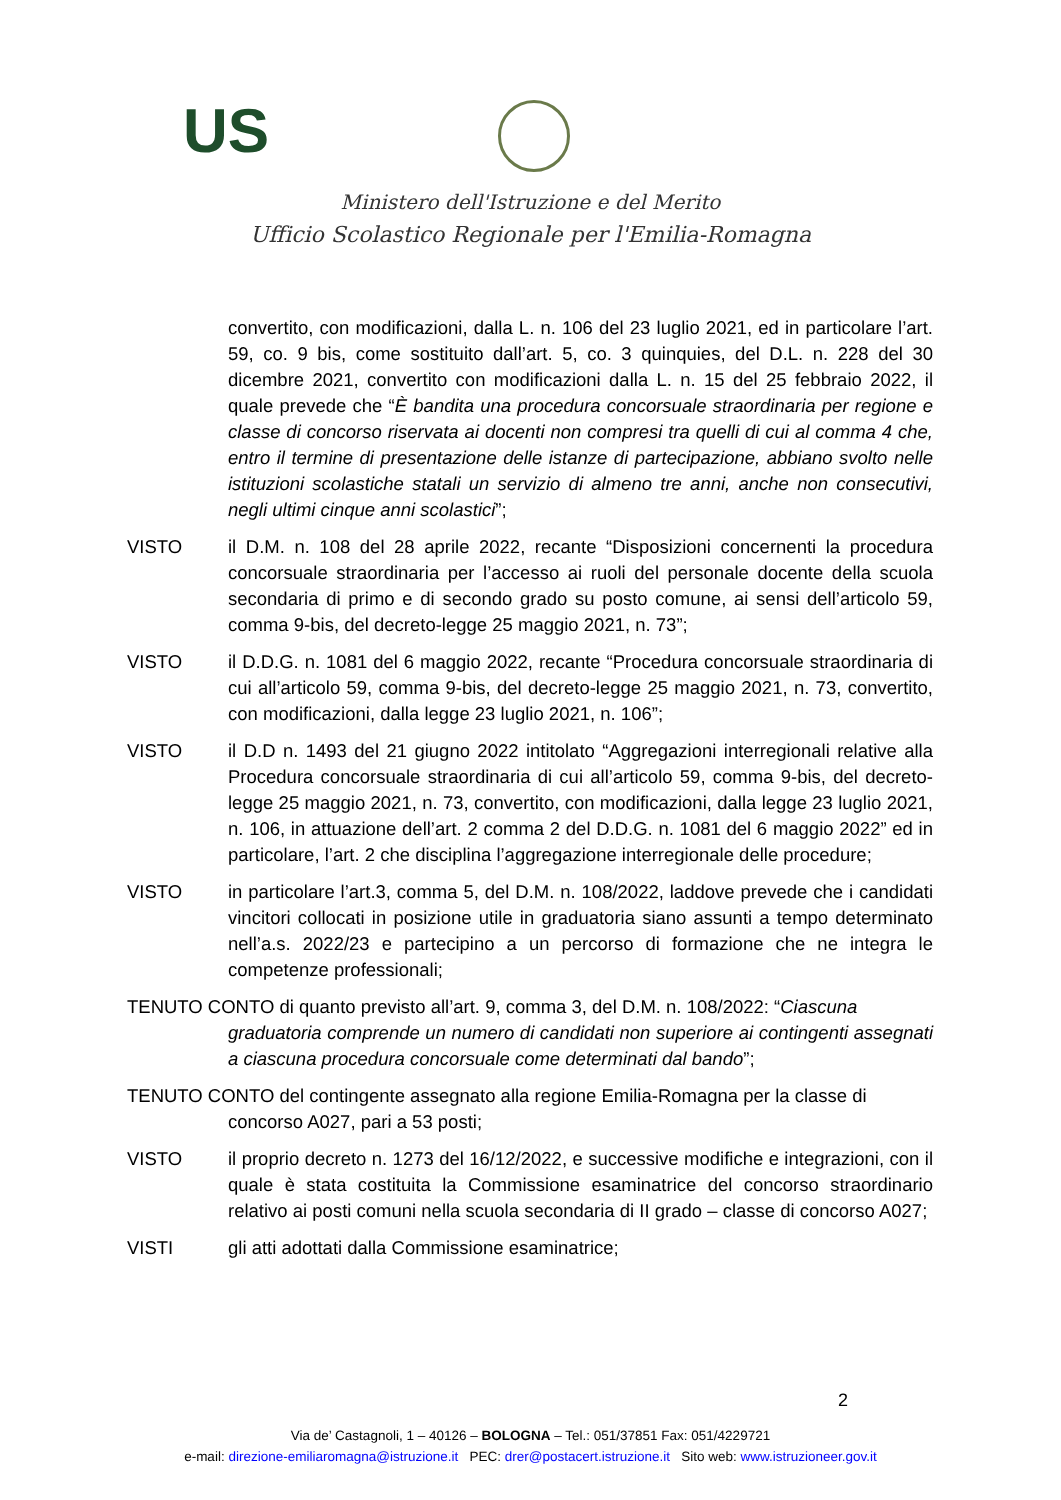US
Ministero dell'Istruzione e del Merito
Ufficio Scolastico Regionale per l'Emilia-Romagna
convertito, con modificazioni, dalla L. n. 106 del 23 luglio 2021, ed in particolare l’art. 59, co. 9 bis, come sostituito dall’art. 5, co. 3 quinquies, del D.L. n. 228 del 30 dicembre 2021, convertito con modificazioni dalla L. n. 15 del 25 febbraio 2022, il quale prevede che “È bandita una procedura concorsuale straordinaria per regione e classe di concorso riservata ai docenti non compresi tra quelli di cui al comma 4 che, entro il termine di presentazione delle istanze di partecipazione, abbiano svolto nelle istituzioni scolastiche statali un servizio di almeno tre anni, anche non consecutivi, negli ultimi cinque anni scolastici”;
VISTO il D.M. n. 108 del 28 aprile 2022, recante “Disposizioni concernenti la procedura concorsuale straordinaria per l’accesso ai ruoli del personale docente della scuola secondaria di primo e di secondo grado su posto comune, ai sensi dell’articolo 59, comma 9-bis, del decreto-legge 25 maggio 2021, n. 73”;
VISTO il D.D.G. n. 1081 del 6 maggio 2022, recante “Procedura concorsuale straordinaria di cui all’articolo 59, comma 9-bis, del decreto-legge 25 maggio 2021, n. 73, convertito, con modificazioni, dalla legge 23 luglio 2021, n. 106”;
VISTO il D.D n. 1493 del 21 giugno 2022 intitolato “Aggregazioni interregionali relative alla Procedura concorsuale straordinaria di cui all’articolo 59, comma 9-bis, del decreto-legge 25 maggio 2021, n. 73, convertito, con modificazioni, dalla legge 23 luglio 2021, n. 106, in attuazione dell’art. 2 comma 2 del D.D.G. n. 1081 del 6 maggio 2022” ed in particolare, l’art. 2 che disciplina l’aggregazione interregionale delle procedure;
VISTO in particolare l’art.3, comma 5, del D.M. n. 108/2022, laddove prevede che i candidati vincitori collocati in posizione utile in graduatoria siano assunti a tempo determinato nell’a.s. 2022/23 e partecipino a un percorso di formazione che ne integra le competenze professionali;
TENUTO CONTO di quanto previsto all’art. 9, comma 3, del D.M. n. 108/2022: “Ciascuna
graduatoria comprende un numero di candidati non superiore ai contingenti assegnati a ciascuna procedura concorsuale come determinati dal bando”;
TENUTO CONTO del contingente assegnato alla regione Emilia-Romagna per la classe di
concorso A027, pari a 53 posti;
VISTO il proprio decreto n. 1273 del 16/12/2022, e successive modifiche e integrazioni, con il quale è stata costituita la Commissione esaminatrice del concorso straordinario relativo ai posti comuni nella scuola secondaria di II grado – classe di concorso A027;
VISTI gli atti adottati dalla Commissione esaminatrice;
2
Via de’ Castagnoli, 1 – 40126 – BOLOGNA – Tel.: 051/37851 Fax: 051/4229721
e-mail: direzione-emiliaromagna@istruzione.it PEC: drer@postacert.istruzione.it Sito web: www.istruzioneer.gov.it